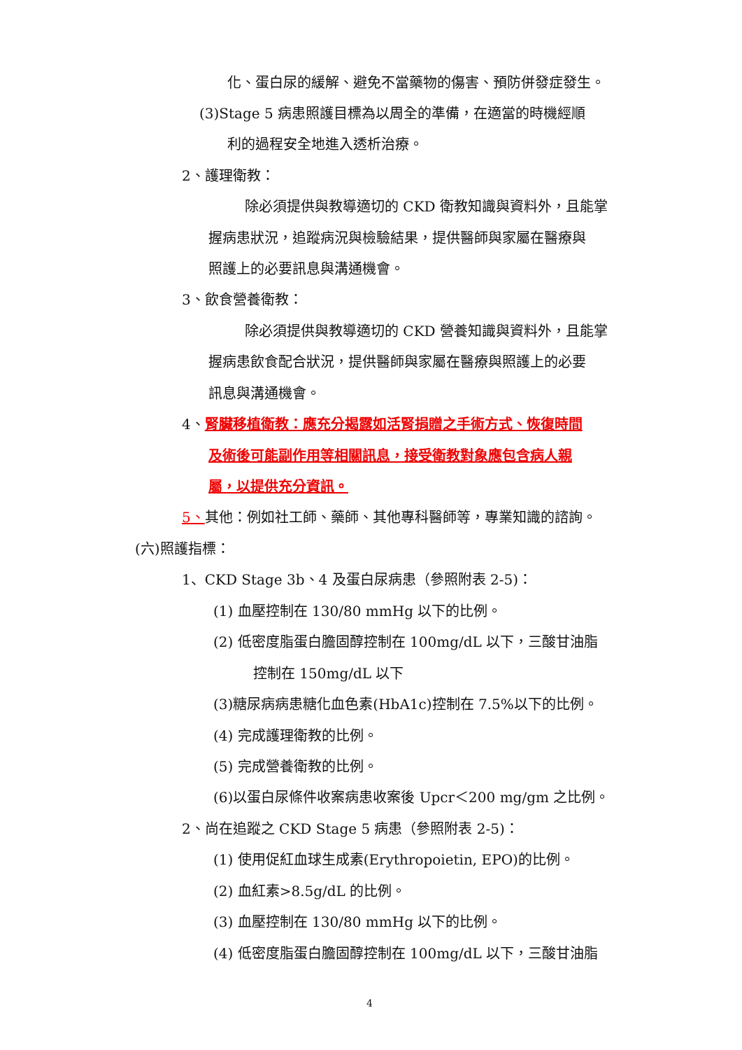化、蛋白尿的緩解、避免不當藥物的傷害、預防併發症發生。
(3)Stage 5 病患照護目標為以周全的準備，在適當的時機經順
利的過程安全地進入透析治療。
2、護理衛教：
除必須提供與教導適切的 CKD 衛教知識與資料外，且能掌
握病患狀況，追蹤病況與檢驗結果，提供醫師與家屬在醫療與
照護上的必要訊息與溝通機會。
3、飲食營養衛教：
除必須提供與教導適切的 CKD 營養知識與資料外，且能掌
握病患飲食配合狀況，提供醫師與家屬在醫療與照護上的必要
訊息與溝通機會。
4、腎臟移植衛教：應充分揭露如活腎捐贈之手術方式、恢復時間
及術後可能副作用等相關訊息，接受衛教對象應包含病人親
屬，以提供充分資訊。
5、其他：例如社工師、藥師、其他專科醫師等，專業知識的諮詢。
(六)照護指標：
1、CKD Stage 3b、4 及蛋白尿病患（參照附表 2-5)：
(1) 血壓控制在 130/80 mmHg 以下的比例。
(2) 低密度脂蛋白膽固醇控制在 100mg/dL 以下，三酸甘油脂
控制在 150mg/dL 以下
(3)糖尿病病患糖化血色素(HbA1c)控制在 7.5%以下的比例。
(4) 完成護理衛教的比例。
(5) 完成營養衛教的比例。
(6)以蛋白尿條件收案病患收案後 Upcr＜200 mg/gm 之比例。
2、尚在追蹤之 CKD Stage 5 病患（參照附表 2-5)：
(1) 使用促紅血球生成素(Erythropoietin, EPO)的比例。
(2) 血紅素>8.5g/dL 的比例。
(3) 血壓控制在 130/80 mmHg 以下的比例。
(4) 低密度脂蛋白膽固醇控制在 100mg/dL 以下，三酸甘油脂
4